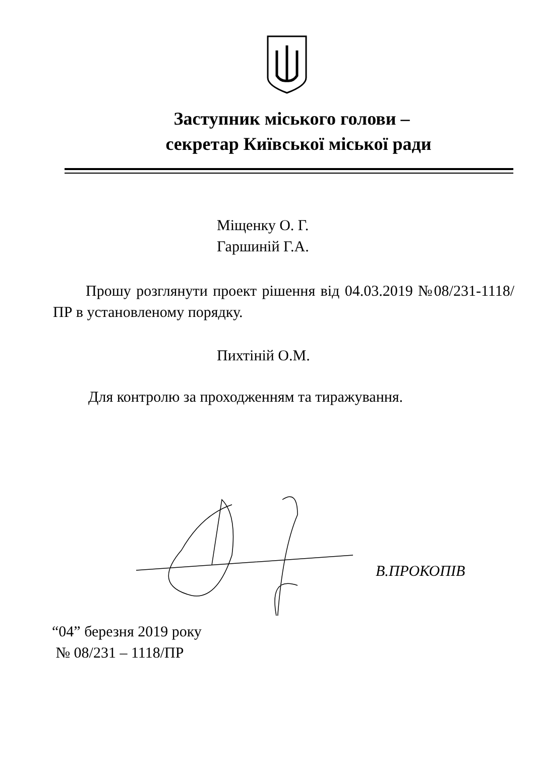Заступник міського голови –
секретар Київської міської ради
Міщенку О. Г.
Гаршиній Г.А.
Прошу розглянути проект рішення від 04.03.2019 №08/231-1118/ПР в установленому порядку.
Пихтіній О.М.
Для контролю за проходженням та тиражування.
В.ПРОКОПІВ
“04” березня 2019 року
№ 08/231 – 1118/ПР